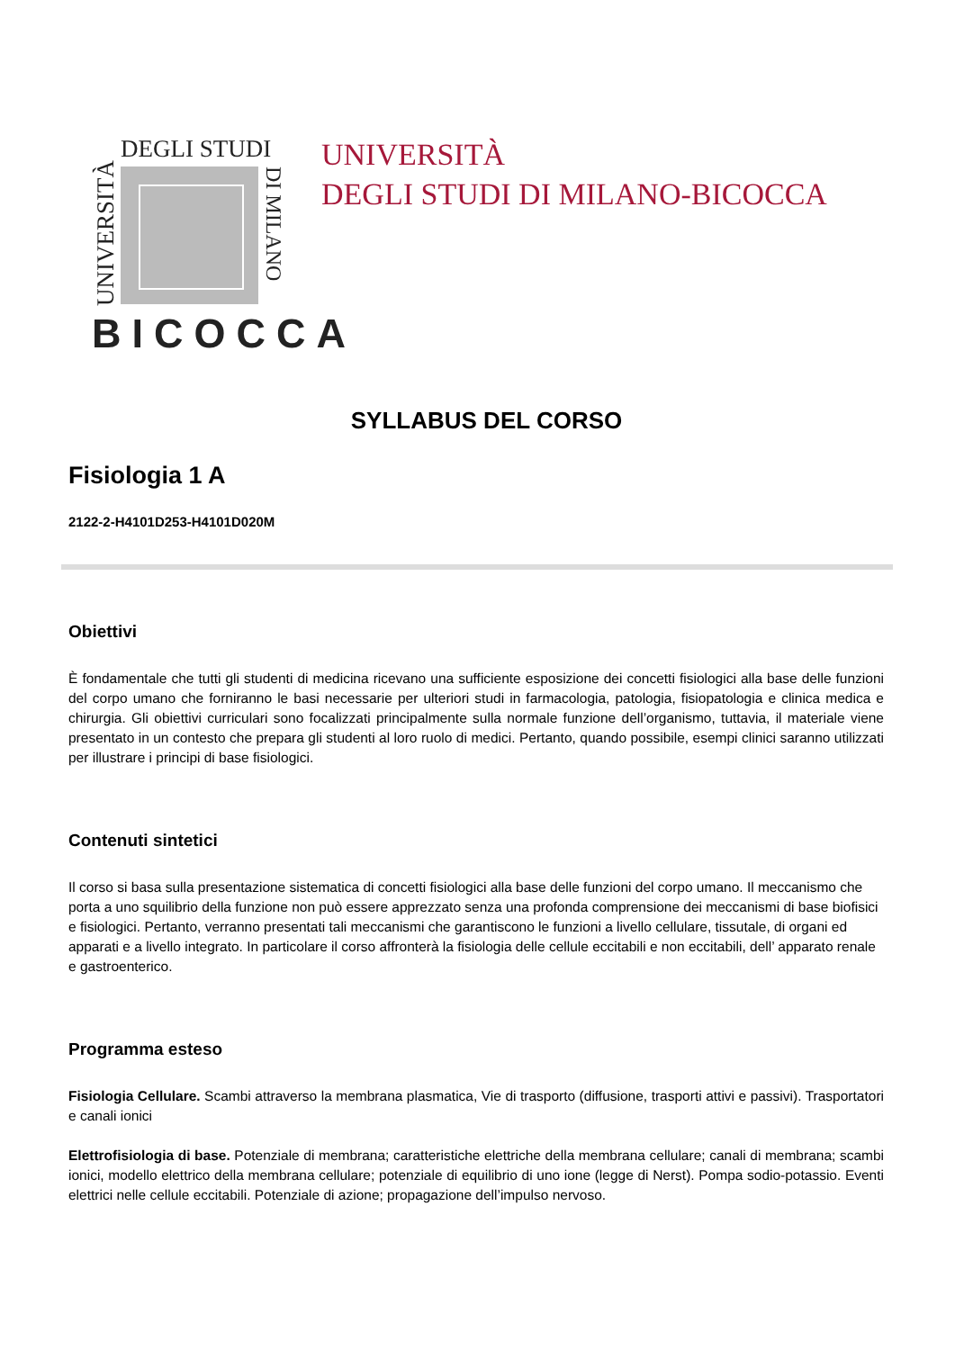UNIVERSITÀ
DEGLI STUDI
DI MILANO
BICOCCA
UNIVERSITÀ
DEGLI STUDI DI MILANO-BICOCCA
SYLLABUS DEL CORSO
Fisiologia 1 A
2122-2-H4101D253-H4101D020M
Obiettivi
È fondamentale che tutti gli studenti di medicina ricevano una sufficiente esposizione dei concetti fisiologici alla base delle funzioni del corpo umano che forniranno le basi necessarie per ulteriori studi in farmacologia, patologia, fisiopatologia e clinica medica e chirurgia. Gli obiettivi curriculari sono focalizzati principalmente sulla normale funzione dell’organismo, tuttavia, il materiale viene presentato in un contesto che prepara gli studenti al loro ruolo di medici. Pertanto, quando possibile, esempi clinici saranno utilizzati per illustrare i principi di base fisiologici.
Contenuti sintetici
Il corso si basa sulla presentazione sistematica di concetti fisiologici alla base delle funzioni del corpo umano. Il meccanismo che porta a uno squilibrio della funzione non può essere apprezzato senza una profonda comprensione dei meccanismi di base biofisici e fisiologici. Pertanto, verranno presentati tali meccanismi che garantiscono le funzioni a livello cellulare, tissutale, di organi ed apparati e a livello integrato. In particolare il corso affronterà la fisiologia delle cellule eccitabili e non eccitabili, dell’ apparato renale e gastroenterico.
Programma esteso
Fisiologia Cellulare. Scambi attraverso la membrana plasmatica, Vie di trasporto (diffusione, trasporti attivi e passivi). Trasportatori e canali ionici
Elettrofisiologia di base. Potenziale di membrana; caratteristiche elettriche della membrana cellulare; canali di membrana; scambi ionici, modello elettrico della membrana cellulare; potenziale di equilibrio di uno ione (legge di Nerst). Pompa sodio-potassio. Eventi elettrici nelle cellule eccitabili. Potenziale di azione; propagazione dell’impulso nervoso.